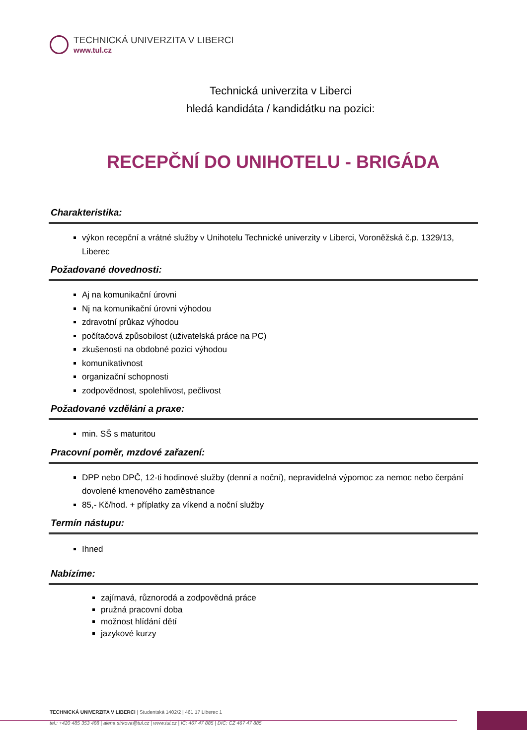TECHNICKÁ UNIVERZITA V LIBERCI
www.tul.cz
Technická univerzita v Liberci
hledá kandidáta / kandidátku na pozici:
RECEPČNÍ DO UNIHOTELU - BRIGÁDA
Charakteristika:
výkon recepční a vrátné služby v Unihotelu Technické univerzity v Liberci, Voroněžská č.p. 1329/13, Liberec
Požadované dovednosti:
Aj na komunikační úrovni
Nj na komunikační úrovni výhodou
zdravotní průkaz výhodou
počítačová způsobilost (uživatelská práce na PC)
zkušenosti na obdobné pozici výhodou
komunikativnost
organizační schopnosti
zodpovědnost, spolehlivost, pečlivost
Požadované vzdělání a praxe:
min. SŠ s maturitou
Pracovní poměr, mzdové zařazení:
DPP nebo DPČ, 12-ti hodinové služby (denní a noční), nepravidelná výpomoc za nemoc nebo čerpání dovolené kmenového zaměstnance
85,- Kč/hod. + příplatky za víkend a noční služby
Termín nástupu:
Ihned
Nabízíme:
zajímavá, různorodá a zodpovědná práce
pružná pracovní doba
možnost hlídání dětí
jazykové kurzy
TECHNICKÁ UNIVERZITA V LIBERCI | Studentská 1402/2 | 461 17 Liberec 1
tel.: +420 485 353 488 | alena.sirkova@tul.cz | www.tul.cz | IČ: 467 47 885 | DIČ: CZ 467 47 885